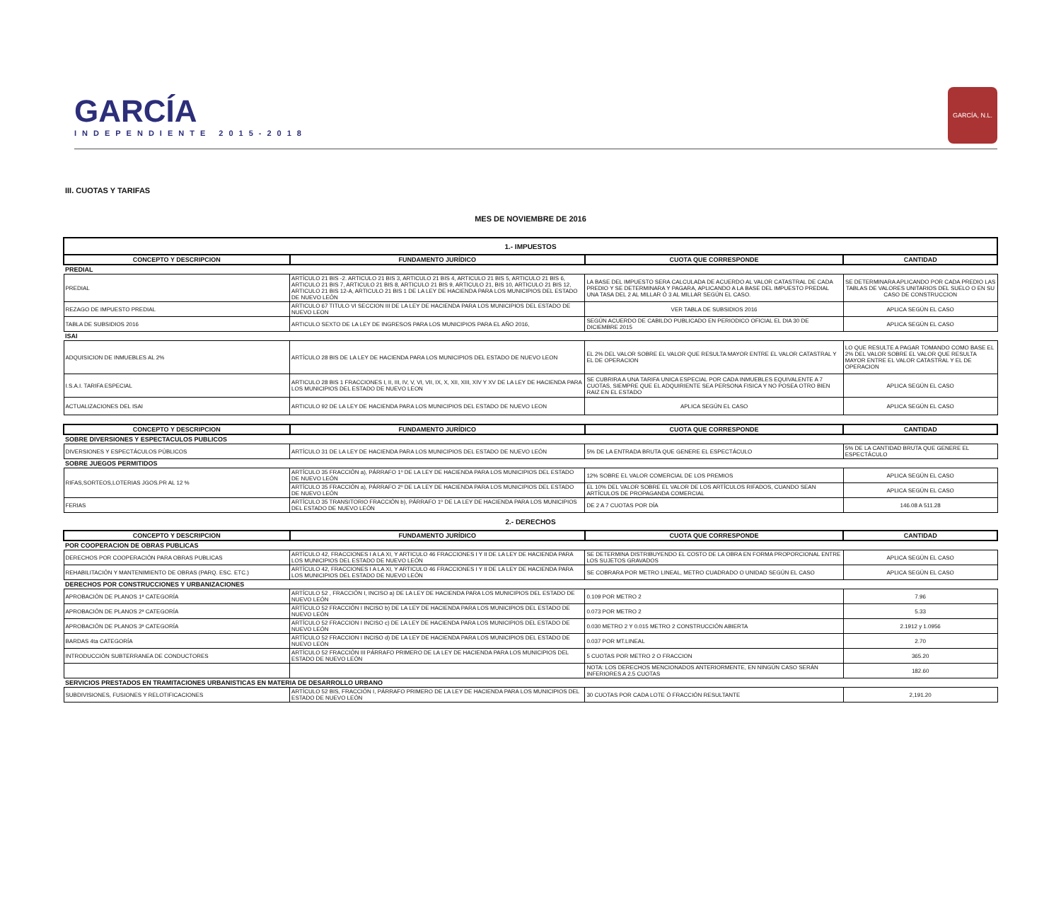GARCÍA
INDEPENDIENTE 2015-2018
GARCÍA, N.L.
III. CUOTAS Y TARIFAS
MES DE NOVIEMBRE DE 2016
| 1.- IMPUESTOS | | | |
| CONCEPTO Y DESCRIPCION | FUNDAMENTO JURÍDICO | CUOTA QUE CORRESPONDE | CANTIDAD |
| PREDIAL | | | |
| PREDIAL | ARTÍCULO 21 BIS -2. ARTICULO 21 BIS 3, ARTICULO 21 BIS 4, ARTICULO 21 BIS 5, ARTICULO 21 BIS 6, ARTICULO 21 BIS 7, ARTICULO 21 BIS 8, ARTICULO 21 BIS 9, ARTICULO 21, BIS 10, ARTICULO 21 BIS 12, ARTICULO 21 BIS 12-A, ARTICULO 21 BIS 1 DE LA LEY DE HACIENDA PARA LOS MUNICIPIOS DEL ESTADO DE NUEVO LEÓN | LA BASE DEL IMPUESTO SERA CALCULADA DE ACUERDO AL VALOR CATASTRAL DE CADA PREDIO Y SE DETERMINARA Y PAGARA, APLICANDO A LA BASE DEL IMPUESTO PREDIAL UNA TASA DEL 2 AL MILLAR Ó 3 AL MILLAR SEGÚN EL CASO. | SE DETERMINARA APLICANDO POR CADA PREDIO LAS TABLAS DE VALORES UNITARIOS DEL SUELO O EN SU CASO DE CONSTRUCCION |
| REZAGO DE IMPUESTO PREDIAL | ARTICULO 67 TITULO VI SECCION III DE LA LEY DE HACIENDA PARA LOS MUNICIPIOS DEL ESTADO DE NUEVO LEON | VER TABLA DE SUBSIDIOS 2016 | APLICA SEGÚN EL CASO |
| TABLA DE SUBSIDIOS 2016 | ARTICULO SEXTO DE LA LEY DE INGRESOS PARA LOS MUNICIPIOS PARA EL AÑO 2016, | SEGÚN ACUERDO DE CABILDO PUBLICADO EN PERIODICO OFICIAL EL DIA 30 DE DICIEMBRE 2015 | APLICA SEGÚN EL CASO |
| ISAI | | | |
| ADQUISICION DE INMUEBLES AL 2% | ARTÍCULO 28 BIS DE LA LEY DE HACIENDA PARA LOS MUNICIPIOS DEL ESTADO DE NUEVO LEON | EL 2% DEL VALOR SOBRE EL VALOR QUE RESULTA MAYOR ENTRE EL VALOR CATASTRAL Y EL DE OPERACION | LO QUE RESULTE A PAGAR TOMANDO COMO BASE EL 2% DEL VALOR SOBRE EL VALOR QUE RESULTA MAYOR ENTRE EL VALOR CATASTRAL Y EL DE OPERACION |
| I.S.A.I. TARIFA ESPECIAL | ARTICULO 28 BIS 1 FRACCIONES I, II, III, IV, V, VI, VII, IX, X, XII, XIII, XIV Y XV DE LA LEY DE HACIENDA PARA LOS MUNICIPIOS DEL ESTADO DE NUEVO LEON | SE CUBRIRA A UNA TARIFA UNICA ESPECIAL POR CADA INMUEBLES EQUIVALENTE A 7 CUOTAS, SIEMPRE QUE EL ADQUIRIENTE SEA PERSONA FISICA Y NO POSEA OTRO BIEN RAIZ EN EL ESTADO | APLICA SEGÚN EL CASO |
| ACTUALIZACIONES DEL ISAI | ARTICULO 92 DE LA LEY DE HACIENDA PARA LOS MUNICIPIOS DEL ESTADO DE NUEVO LEON | APLICA SEGÚN EL CASO | APLICA SEGÚN EL CASO |
| CONCEPTO Y DESCRIPCION | FUNDAMENTO JURÍDICO | CUOTA QUE CORRESPONDE | CANTIDAD |
| SOBRE DIVERSIONES Y ESPECTACULOS PUBLICOS | | | |
| DIVERSIONES Y ESPECTÁCULOS PÚBLICOS | ARTÍCULO 31 DE LA LEY DE HACIENDA PARA LOS MUNICIPIOS DEL ESTADO DE NUEVO LEÓN | 5% DE LA ENTRADA BRUTA QUE GENERE EL ESPECTÁCULO | 5% DE LA CANTIDAD BRUTA QUE GENERE EL ESPECTÁCULO |
| SOBRE JUEGOS PERMITIDOS | | | |
| RIFAS,SORTEOS,LOTERIAS JGOS.PR AL 12 % | ARTÍCULO 35 FRACCIÓN a), PÁRRAFO 1º DE LA LEY DE HACIENDA PARA LOS MUNICIPIOS DEL ESTADO DE NUEVO LEÓN | 12% SOBRE EL VALOR COMERCIAL DE LOS PREMIOS | APLICA SEGÚN EL CASO |
| | ARTÍCULO 35 FRACCIÓN a), PÁRRAFO 2º DE LA LEY DE HACIENDA PARA LOS MUNICIPIOS DEL ESTADO DE NUEVO LEÓN | EL 10% DEL VALOR SOBRE EL VALOR DE LOS ARTÍCULOS RIFADOS, CUANDO SEAN ARTÍCULOS DE PROPAGANDA COMERCIAL | APLICA SEGÚN EL CASO |
| FERIAS | ARTÍCULO 35 TRANSITORIO FRACCIÓN b), PÁRRAFO 1º DE LA LEY DE HACIENDA PARA LOS MUNICIPIOS DEL ESTADO DE NUEVO LEÓN | DE 2 A 7 CUOTAS POR DÍA | 146.08 A 511.28 |
| 2.- DERECHOS | | | |
| CONCEPTO Y DESCRIPCION | FUNDAMENTO JURÍDICO | CUOTA QUE CORRESPONDE | CANTIDAD |
| POR COOPERACION DE OBRAS PUBLICAS | | | |
| DERECHOS POR COOPERACIÓN PARA OBRAS PUBLICAS | ARTÍCULO 42, FRACCIONES I A LA XI, Y ARTICULO 46 FRACCIONES I Y II DE LA LEY DE HACIENDA PARA LOS MUNICIPIOS DEL ESTADO DE NUEVO LEÓN | SE DETERMINA DISTRIBUYENDO EL COSTO DE LA OBRA EN FORMA PROPORCIONAL ENTRE LOS SUJETOS GRAVADOS | APLICA SEGÚN EL CASO |
| REHABILITACIÓN Y MANTENIMIENTO DE OBRAS (PARQ. ESC. ETC.) | ARTÍCULO 42, FRACCIONES I A LA XI, Y ARTICULO 46 FRACCIONES I Y II DE LA LEY DE HACIENDA PARA LOS MUNICIPIOS DEL ESTADO DE NUEVO LEÓN | SE COBRARA POR METRO LINEAL, METRO CUADRADO O UNIDAD SEGÚN EL CASO | APLICA SEGÚN EL CASO |
| DERECHOS POR CONSTRUCCIONES Y URBANIZACIONES | | | |
| APROBACIÓN DE PLANOS 1ª CATEGORÍA | ARTÍCULO 52 , FRACCIÓN I, INCISO a) DE LA LEY DE HACIENDA PARA LOS MUNICIPIOS DEL ESTADO DE NUEVO LEÓN | 0.109 POR METRO 2 | 7.96 |
| APROBACIÓN DE PLANOS 2ª CATEGORÍA | ARTÍCULO 52 FRACCIÓN I INCISO b) DE LA LEY DE HACIENDA PARA LOS MUNICIPIOS DEL ESTADO DE NUEVO LEÓN | 0.073 POR METRO 2 | 5.33 |
| APROBACIÓN DE PLANOS 3ª CATEGORÍA | ARTÍCULO 52 FRACCION I INCISO c) DE LA LEY DE HACIENDA PARA LOS MUNICIPIOS DEL ESTADO DE NUEVO LEÓN | 0.030 METRO 2 Y 0.015 METRO 2 CONSTRUCCIÓN ABIERTA | 2.1912 y 1.0956 |
| BARDAS 4ta CATEGORÍA | ARTÍCULO 52 FRACCION I INCISO d) DE LA LEY DE HACIENDA PARA LOS MUNICIPIOS DEL ESTADO DE NUEVO LEÓN | 0.037 POR MT.LINEAL | 2.70 |
| INTRODUCCIÓN SUBTERRANEA DE CONDUCTORES | ARTÍCULO 52 FRACCIÓN III PÁRRAFO PRIMERO DE LA LEY DE HACIENDA PARA LOS MUNICIPIOS DEL ESTADO DE NUEVO LEÓN | 5 CUOTAS POR METRO 2 O FRACCION | 365.20 |
| | | NOTA: LOS DERECHOS MENCIONADOS ANTERIORMENTE, EN NINGÚN CASO SERÁN INFERIORES A 2.5 CUOTAS | 182.60 |
| SERVICIOS PRESTADOS EN TRAMITACIONES URBANISTICAS EN MATERIA DE DESARROLLO URBANO | | | |
| SUBDIVISIONES, FUSIONES Y RELOTIFICACIONES | ARTÍCULO 52 BIS, FRACCIÓN I, PÁRRAFO PRIMERO DE LA LEY DE HACIENDA PARA LOS MUNICIPIOS DEL ESTADO DE NUEVO LEÓN | 30 CUOTAS POR CADA LOTE Ó FRACCIÓN RESULTANTE | 2,191.20 |